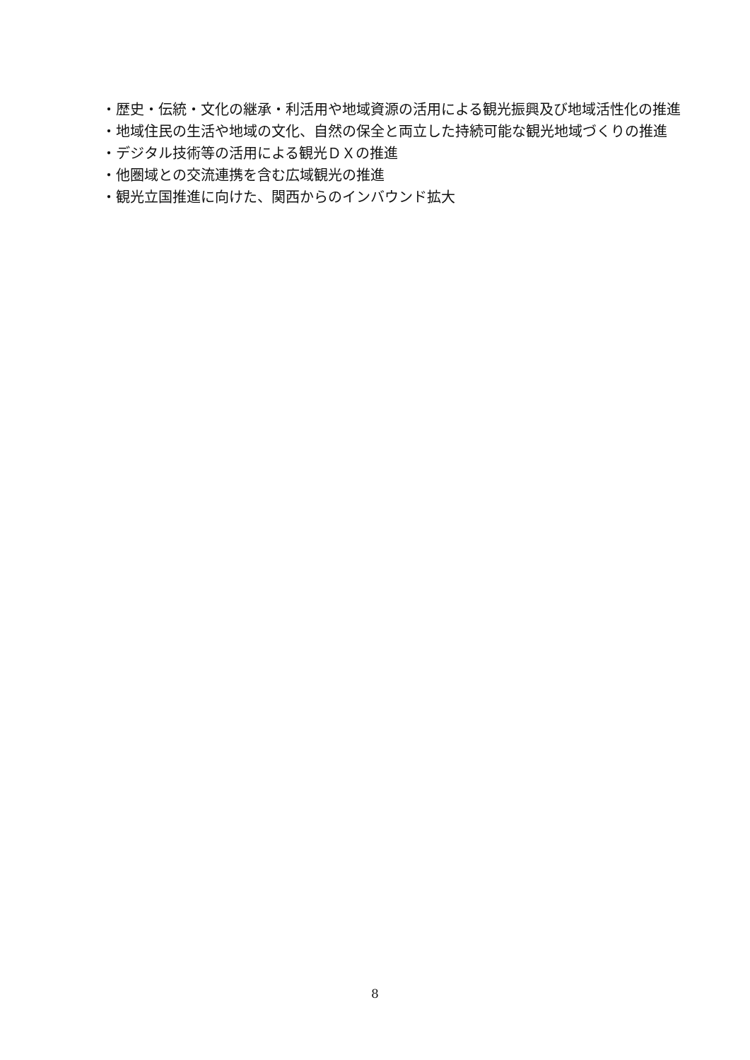・歴史・伝統・文化の継承・利活用や地域資源の活用による観光振興及び地域活性化の推進
・地域住民の生活や地域の文化、自然の保全と両立した持続可能な観光地域づくりの推進
・デジタル技術等の活用による観光ＤＸの推進
・他圏域との交流連携を含む広域観光の推進
・観光立国推進に向けた、関西からのインバウンド拡大
8